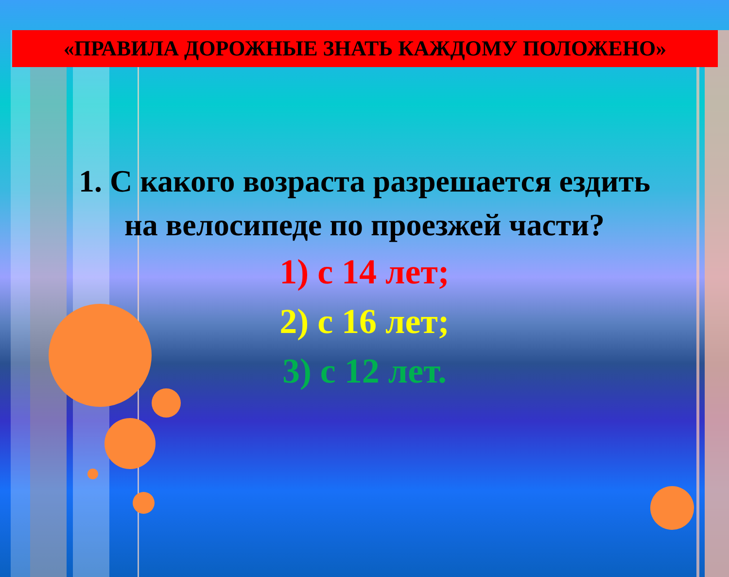«ПРАВИЛА ДОРОЖНЫЕ ЗНАТЬ КАЖДОМУ ПОЛОЖЕНО»
1. С какого возраста разрешается ездить
на велосипеде по проезжей части?
1) с 14 лет;
2) с 16 лет;
3) с 12 лет.